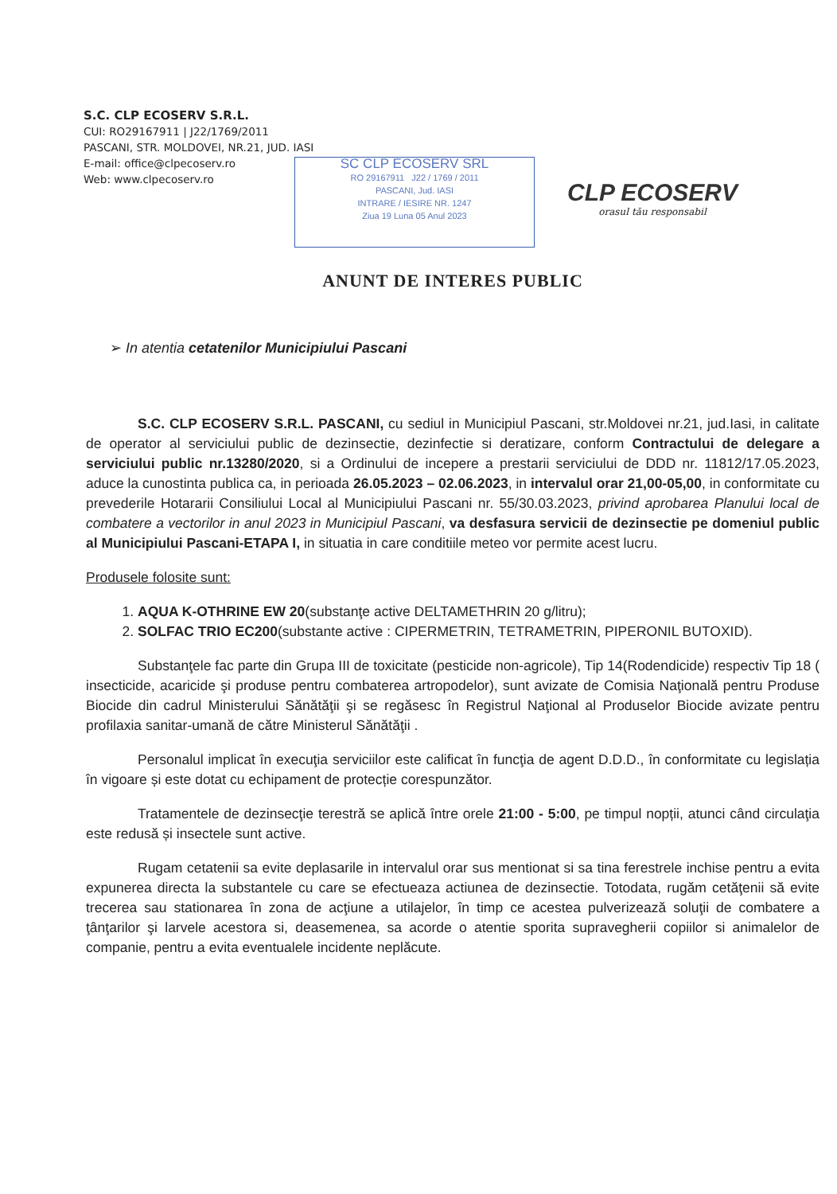S.C. CLP ECOSERV S.R.L.
CUI: RO29167911 | J22/1769/2011
PASCANI, STR. MOLDOVEI, NR.21, JUD. IASI
E-mail: office@clpecoserv.ro
Web: www.clpecoserv.ro
SC CLP ECOSERV SRL
RO 29167911 J22 / 1769 / 2011
PASCANI, Jud. IASI
INTRARE / IESIRE NR. 1247
Ziua 19 Luna 05 Anul 2023
CLP ECOSERV
orasul tău responsabil
ANUNT DE INTERES PUBLIC
➢ In atentia cetatenilor Municipiului Pascani
S.C. CLP ECOSERV S.R.L. PASCANI, cu sediul in Municipiul Pascani, str.Moldovei nr.21, jud.Iasi, in calitate de operator al serviciului public de dezinsectie, dezinfectie si deratizare, conform Contractului de delegare a serviciului public nr.13280/2020, si a Ordinului de incepere a prestarii serviciului de DDD nr. 11812/17.05.2023, aduce la cunostinta publica ca, in perioada 26.05.2023 – 02.06.2023, in intervalul orar 21,00-05,00, in conformitate cu prevederile Hotararii Consiliului Local al Municipiului Pascani nr. 55/30.03.2023, privind aprobarea Planului local de combatere a vectorilor in anul 2023 in Municipiul Pascani, va desfasura servicii de dezinsectie pe domeniul public al Municipiului Pascani-ETAPA I, in situatia in care conditiile meteo vor permite acest lucru.
Produsele folosite sunt:
1. AQUA K-OTHRINE EW 20(substanţe active DELTAMETHRIN 20 g/litru);
2. SOLFAC TRIO EC200(substante active : CIPERMETRIN, TETRAMETRIN, PIPERONIL BUTOXID).
Substanţele fac parte din Grupa III de toxicitate (pesticide non-agricole), Tip 14(Rodendicide) respectiv Tip 18 ( insecticide, acaricide şi produse pentru combaterea artropodelor), sunt avizate de Comisia Naţională pentru Produse Biocide din cadrul Ministerului Sănătăţii şi se regăsesc în Registrul Naţional al Produselor Biocide avizate pentru profilaxia sanitar-umană de către Ministerul Sănătăţii .
Personalul implicat în execuţia serviciilor este calificat în funcţia de agent D.D.D., în conformitate cu legislația în vigoare și este dotat cu echipament de protecție corespunzător.
Tratamentele de dezinsecţie terestră se aplică între orele 21:00 - 5:00, pe timpul nopții, atunci când circulaţia este redusă și insectele sunt active.
Rugam cetatenii sa evite deplasarile in intervalul orar sus mentionat si sa tina ferestrele inchise pentru a evita expunerea directa la substantele cu care se efectueaza actiunea de dezinsectie. Totodata, rugăm cetăţenii să evite trecerea sau stationarea în zona de acţiune a utilajelor, în timp ce acestea pulverizează soluţii de combatere a ţânţarilor şi larvele acestora si, deasemenea, sa acorde o atentie sporita supravegherii copiilor si animalelor de companie, pentru a evita eventualele incidente neplăcute.